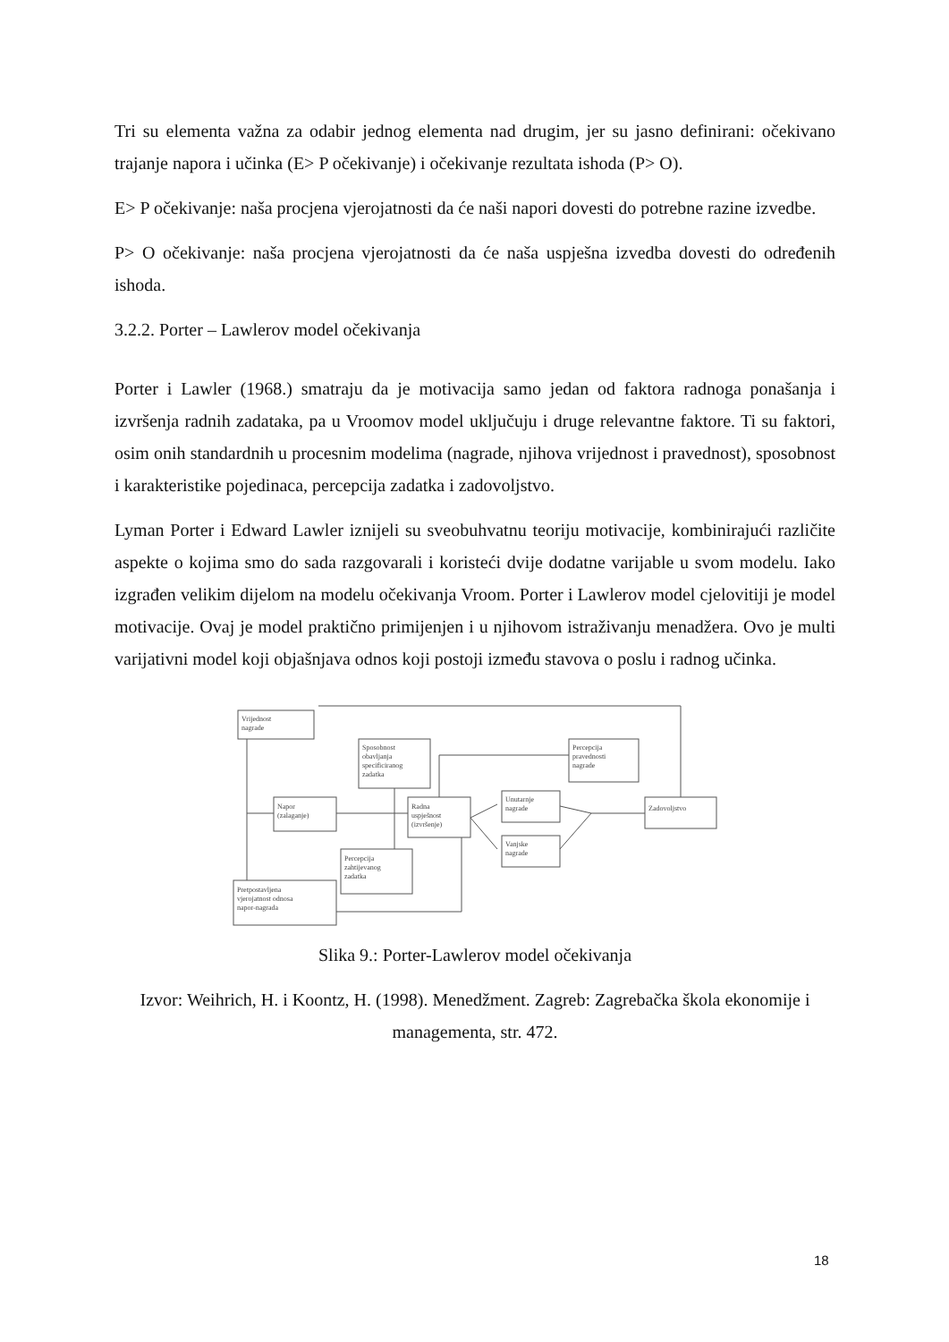Tri su elementa važna za odabir jednog elementa nad drugim, jer su jasno definirani: očekivano trajanje napora i učinka (E> P očekivanje) i očekivanje rezultata ishoda (P> O).
E> P očekivanje: naša procjena vjerojatnosti da će naši napori dovesti do potrebne razine izvedbe.
P> O očekivanje: naša procjena vjerojatnosti da će naša uspješna izvedba dovesti do određenih ishoda.
3.2.2. Porter – Lawlerov model očekivanja
Porter i Lawler (1968.) smatraju da je motivacija samo jedan od faktora radnoga ponašanja i izvršenja radnih zadataka, pa u Vroomov model uključuju i druge relevantne faktore. Ti su faktori, osim onih standardnih u procesnim modelima (nagrade, njihova vrijednost i pravednost), sposobnost i karakteristike pojedinaca, percepcija zadatka i zadovoljstvo.
Lyman Porter i Edward Lawler iznijeli su sveobuhvatnu teoriju motivacije, kombinirajući različite aspekte o kojima smo do sada razgovarali i koristeći dvije dodatne varijable u svom modelu. Iako izgrađen velikim dijelom na modelu očekivanja Vroom. Porter i Lawlerov model cjelovitiji je model motivacije. Ovaj je model praktično primijenjen i u njihovom istraživanju menadžera. Ovo je multi varijativni model koji objašnjava odnos koji postoji između stavova o poslu i radnog učinka.
Vrijednost
nagrade
Sposobnost
obavljanja
specificiranog
zadatka
Percepcija
pravednosti
nagrade
Napor
(zalaganje)
Radna
uspješnost
(izvršenje)
Unutarnje
nagrade
Vanjske
nagrade
Zadovoljstvo
Percepcija
zahtijevanog
zadatka
Pretpostavljena
vjerojatnost odnosa
napor-nagrada
Slika 9.: Porter-Lawlerov model očekivanja
Izvor: Weihrich, H. i Koontz, H. (1998). Menedžment. Zagreb: Zagrebačka škola ekonomije i managementa, str. 472.
18